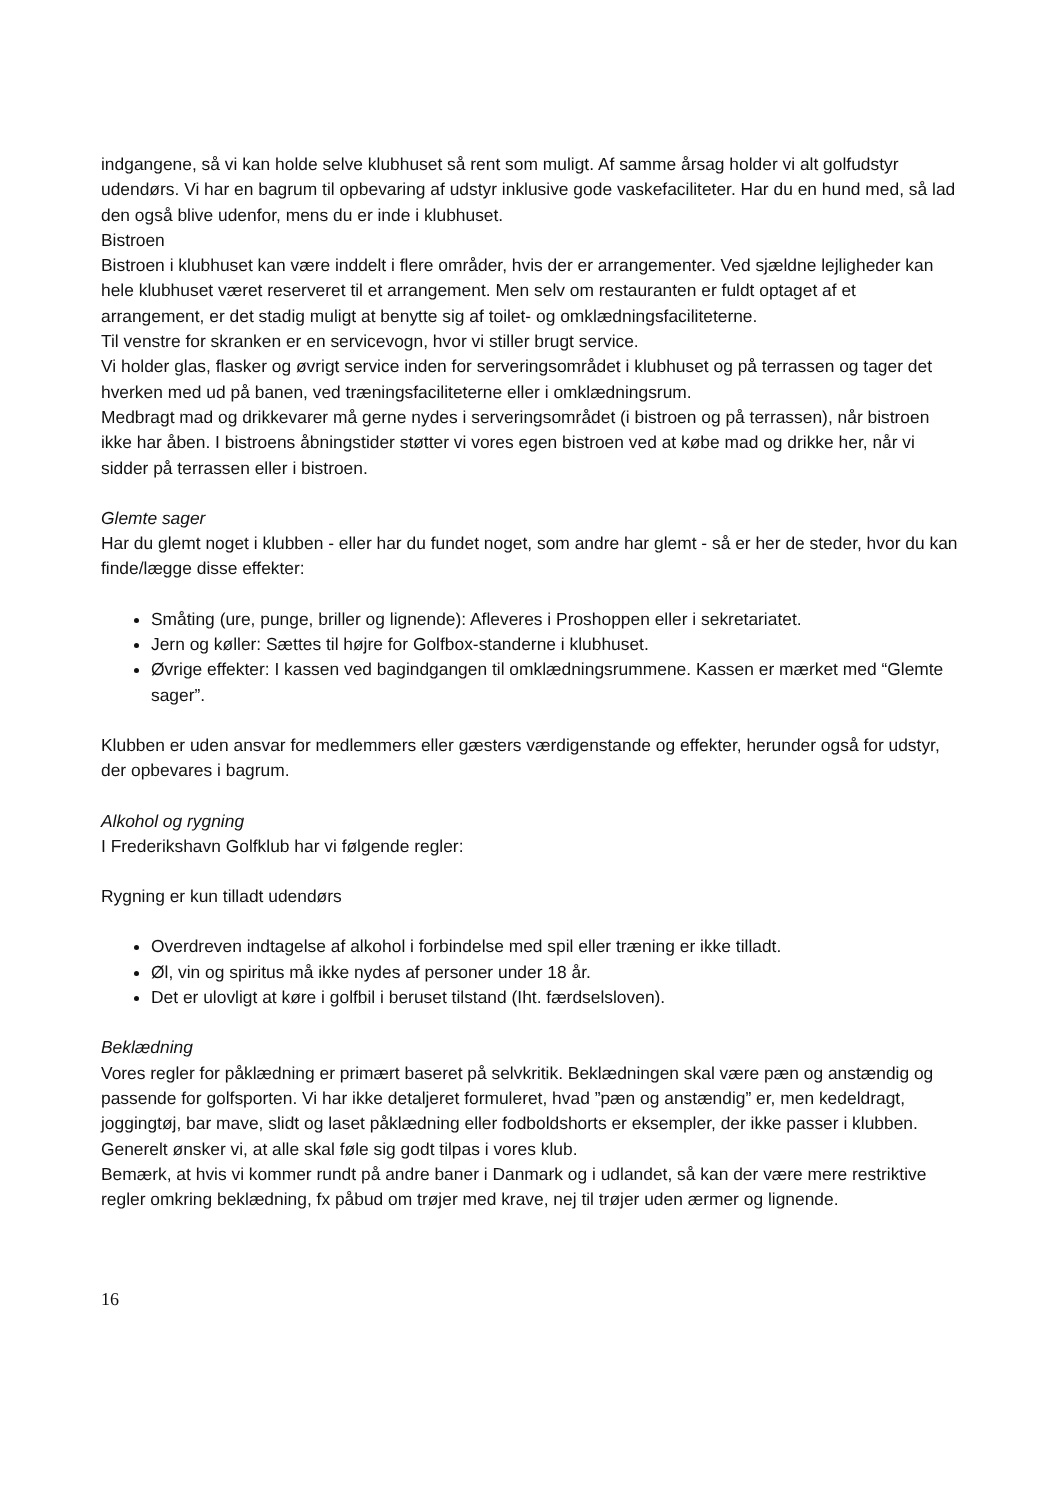indgangene, så vi kan holde selve klubhuset så rent som muligt. Af samme årsag holder vi alt golfudstyr udendørs. Vi har en bagrum til opbevaring af udstyr inklusive gode vaskefaciliteter. Har du en hund med, så lad den også blive udenfor, mens du er inde i klubhuset.
Bistroen
Bistroen i klubhuset kan være inddelt i flere områder, hvis der er arrangementer. Ved sjældne lejligheder kan hele klubhuset været reserveret til et arrangement. Men selv om restauranten er fuldt optaget af et arrangement, er det stadig muligt at benytte sig af toilet- og omklædningsfaciliteterne.
Til venstre for skranken er en servicevogn, hvor vi stiller brugt service.
Vi holder glas, flasker og øvrigt service inden for serveringsområdet i klubhuset og på terrassen og tager det hverken med ud på banen, ved træningsfaciliteterne eller i omklædningsrum.
Medbragt mad og drikkevarer må gerne nydes i serveringsområdet (i bistroen og på terrassen), når bistroen ikke har åben. I bistroens åbningstider støtter vi vores egen bistroen ved at købe mad og drikke her, når vi sidder på terrassen eller i bistroen.
Glemte sager
Har du glemt noget i klubben - eller har du fundet noget, som andre har glemt - så er her de steder, hvor du kan finde/lægge disse effekter:
Småting (ure, punge, briller og lignende): Afleveres i Proshoppen eller i sekretariatet.
Jern og køller: Sættes til højre for Golfbox-standerne i klubhuset.
Øvrige effekter: I kassen ved bagindgangen til omklædningsrummene. Kassen er mærket med “Glemte sager”.
Klubben er uden ansvar for medlemmers eller gæsters værdigenstande og effekter, herunder også for udstyr, der opbevares i bagrum.
Alkohol og rygning
I Frederikshavn Golfklub har vi følgende regler:
Rygning er kun tilladt udendørs
Overdreven indtagelse af alkohol i forbindelse med spil eller træning er ikke tilladt.
Øl, vin og spiritus må ikke nydes af personer under 18 år.
Det er ulovligt at køre i golfbil i beruset tilstand (Iht. færdselsloven).
Beklædning
Vores regler for påklædning er primært baseret på selvkritik. Beklædningen skal være pæn og anstændig og passende for golfsporten. Vi har ikke detaljeret formuleret, hvad ”pæn og anstændig” er, men kedeldragt, joggingtøj, bar mave, slidt og laset påklædning eller fodboldshorts er eksempler, der ikke passer i klubben.
Generelt ønsker vi, at alle skal føle sig godt tilpas i vores klub.
Bemærk, at hvis vi kommer rundt på andre baner i Danmark og i udlandet, så kan der være mere restriktive regler omkring beklædning, fx påbud om trøjer med krave, nej til trøjer uden ærmer og lignende.
16